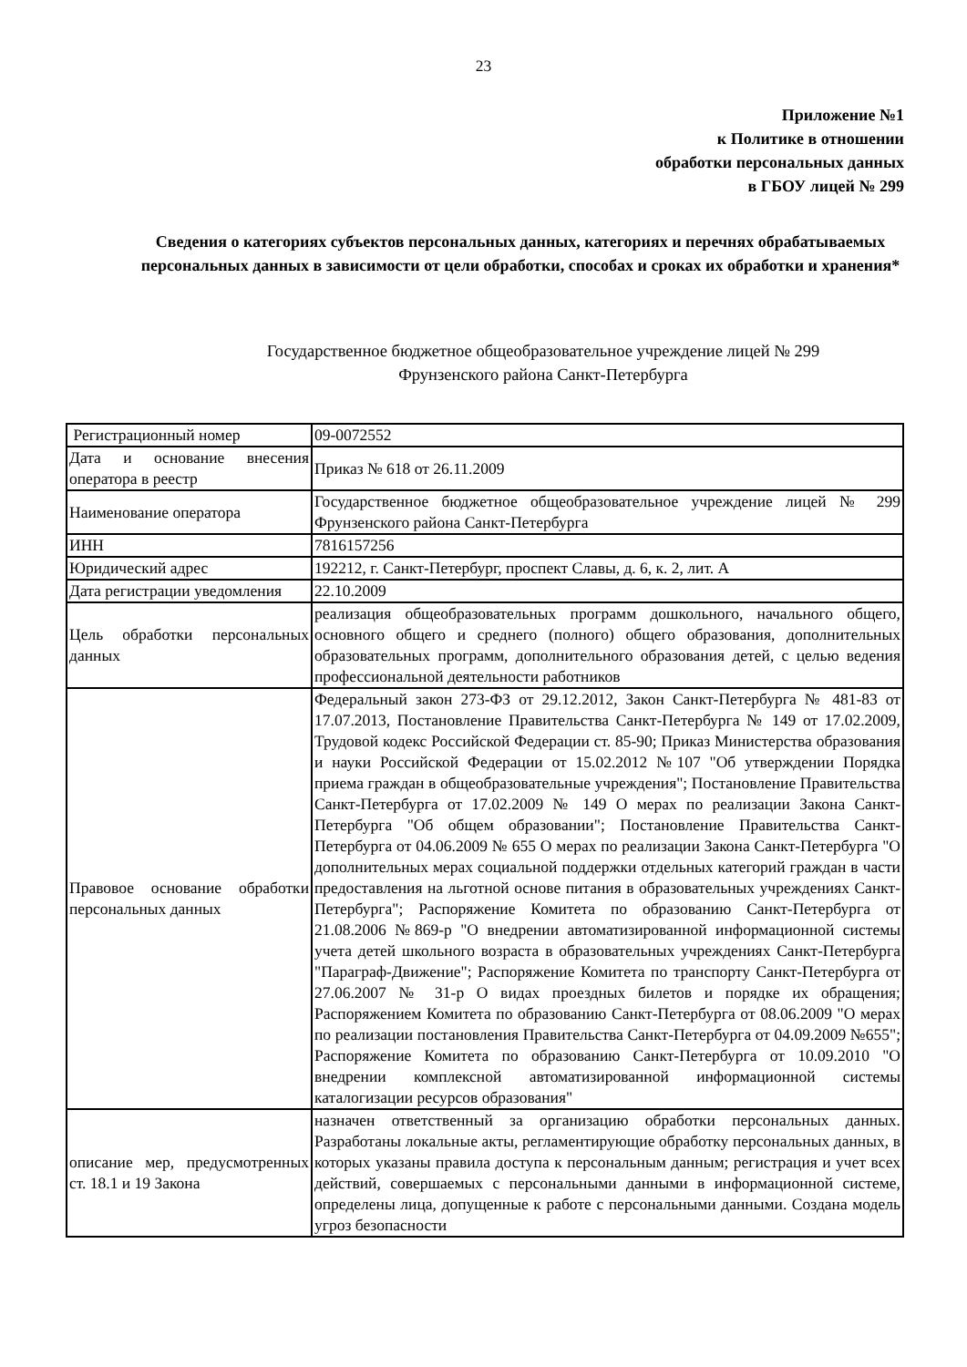23
Приложение №1
к Политике в отношении
обработки персональных данных
в ГБОУ лицей № 299
Сведения о категориях субъектов персональных данных, категориях и перечнях обрабатываемых персональных данных в зависимости от цели обработки, способах и сроках их обработки и хранения*
Государственное бюджетное общеобразовательное учреждение лицей № 299
Фрунзенского района Санкт-Петербурга
| Регистрационный номер | 09-0072552 |
| Дата и основание внесения оператора в реестр | Приказ № 618 от 26.11.2009 |
| Наименование оператора | Государственное бюджетное общеобразовательное учреждение лицей № 299 Фрунзенского района Санкт-Петербурга |
| ИНН | 7816157256 |
| Юридический адрес | 192212, г. Санкт-Петербург, проспект Славы, д. 6, к. 2, лит. А |
| Дата регистрации уведомления | 22.10.2009 |
| Цель обработки персональных данных | реализация общеобразовательных программ дошкольного, начального общего, основного общего и среднего (полного) общего образования, дополнительных образовательных программ, дополнительного образования детей, с целью ведения профессиональной деятельности работников |
| Правовое основание обработки персональных данных | Федеральный закон 273-ФЗ от 29.12.2012, Закон Санкт-Петербурга № 481-83 от 17.07.2013, Постановление Правительства Санкт-Петербурга № 149 от 17.02.2009, Трудовой кодекс Российской Федерации ст. 85-90; Приказ Министерства образования и науки Российской Федерации от 15.02.2012 №107 "Об утверждении Порядка приема граждан в общеобразовательные учреждения"; Постановление Правительства Санкт-Петербурга от 17.02.2009 № 149 О мерах по реализации Закона Санкт-Петербурга "Об общем образовании"; Постановление Правительства Санкт-Петербурга от 04.06.2009 № 655 О мерах по реализации Закона Санкт-Петербурга "О дополнительных мерах социальной поддержки отдельных категорий граждан в части предоставления на льготной основе питания в образовательных учреждениях Санкт-Петербурга"; Распоряжение Комитета по образованию Санкт-Петербурга от 21.08.2006 №869-р "О внедрении автоматизированной информационной системы учета детей школьного возраста в образовательных учреждениях Санкт-Петербурга "Параграф-Движение"; Распоряжение Комитета по транспорту Санкт-Петербурга от 27.06.2007 № 31-р О видах проездных билетов и порядке их обращения; Распоряжением Комитета по образованию Санкт-Петербурга от 08.06.2009 "О мерах по реализации постановления Правительства Санкт-Петербурга от 04.09.2009 №655"; Распоряжение Комитета по образованию Санкт-Петербурга от 10.09.2010 "О внедрении комплексной автоматизированной информационной системы каталогизации ресурсов образования" |
| описание мер, предусмотренных ст. 18.1 и 19 Закона | назначен ответственный за организацию обработки персональных данных. Разработаны локальные акты, регламентирующие обработку персональных данных, в которых указаны правила доступа к персональным данным; регистрация и учет всех действий, совершаемых с персональными данными в информационной системе, определены лица, допущенные к работе с персональными данными. Создана модель угроз безопасности |